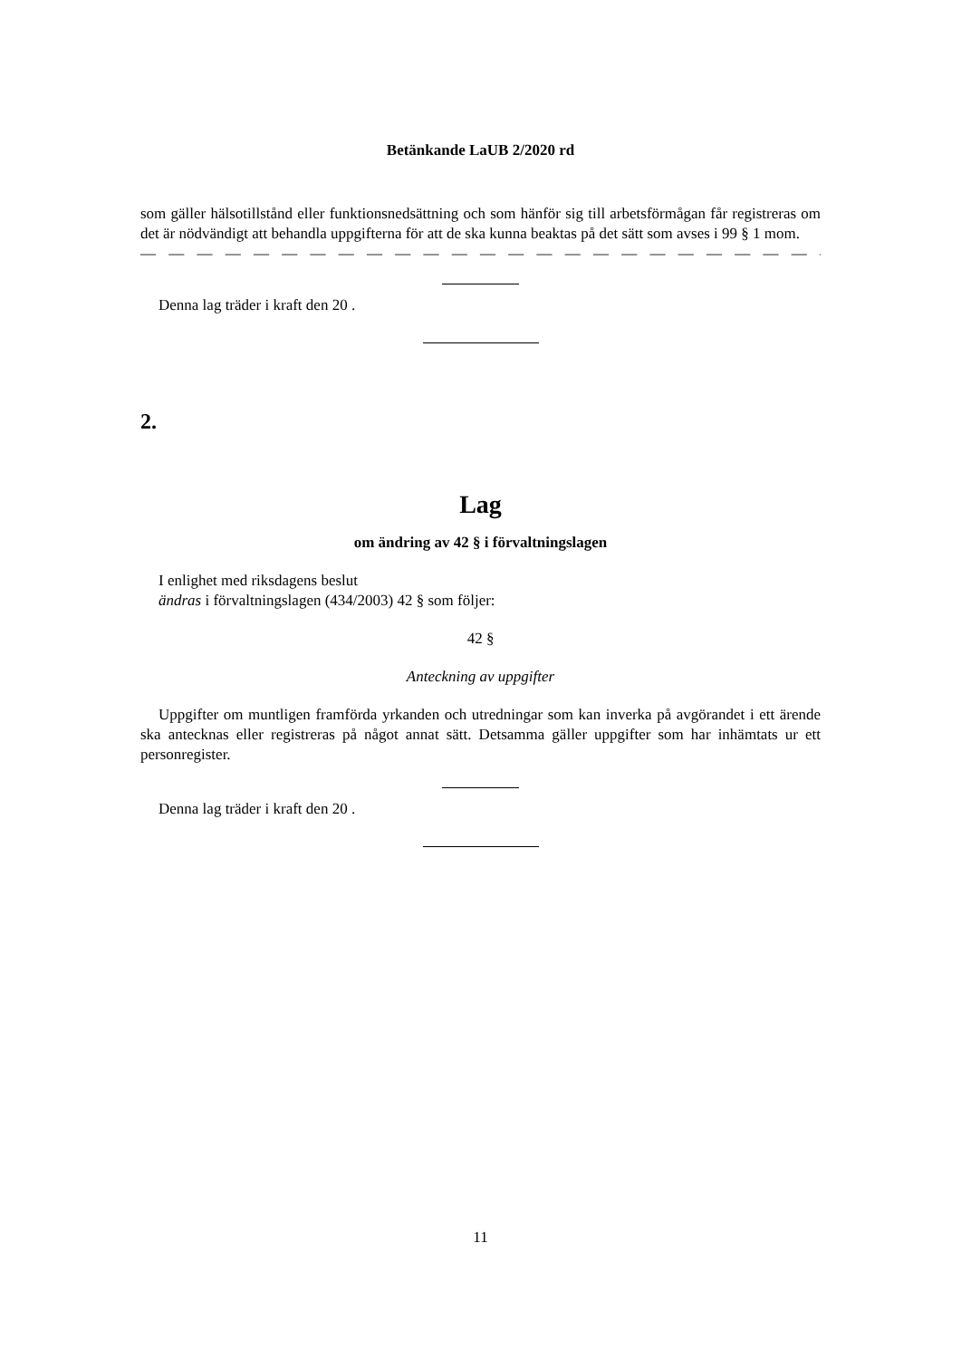Betänkande LaUB 2/2020 rd
som gäller hälsotillstånd eller funktionsnedsättning och som hänför sig till arbetsförmågan får registreras om det är nödvändigt att behandla uppgifterna för att de ska kunna beaktas på det sätt som avses i 99 § 1 mom.
— — — — — — — — — — — — — — — — — — — — — — — — — —
Denna lag träder i kraft den 20 .
2.
Lag
om ändring av 42 § i förvaltningslagen
I enlighet med riksdagens beslut
ändras i förvaltningslagen (434/2003) 42 § som följer:
42 §
Anteckning av uppgifter
Uppgifter om muntligen framförda yrkanden och utredningar som kan inverka på avgörandet i ett ärende ska antecknas eller registreras på något annat sätt. Detsamma gäller uppgifter som har inhämtats ur ett personregister.
Denna lag träder i kraft den 20 .
11